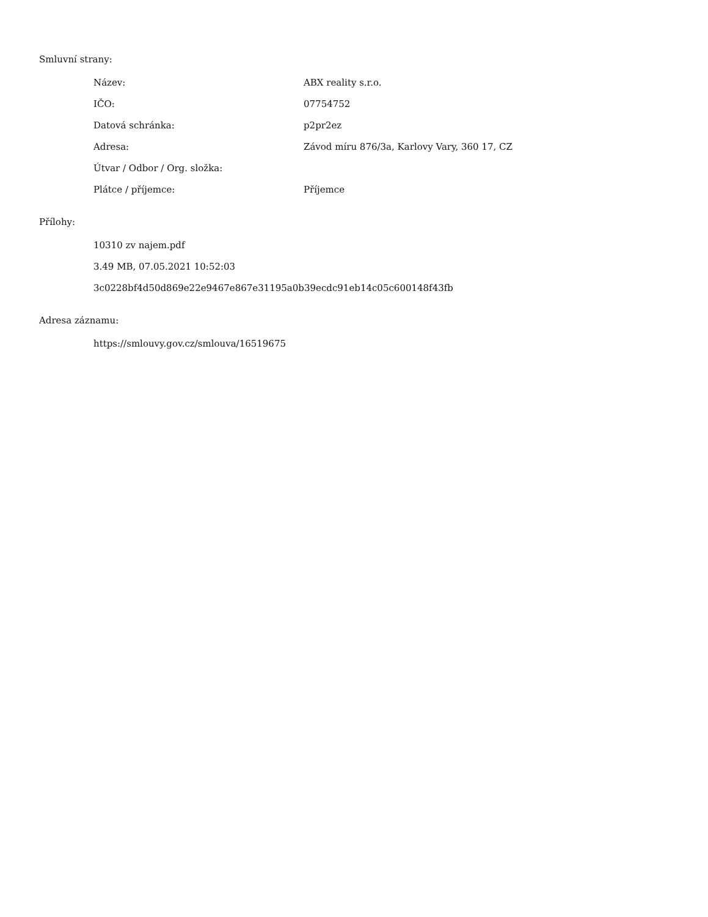Smluvní strany:
| Název: | ABX reality s.r.o. |
| IČO: | 07754752 |
| Datová schránka: | p2pr2ez |
| Adresa: | Závod míru 876/3a, Karlovy Vary, 360 17, CZ |
| Útvar / Odbor / Org. složka: | |
| Plátce / příjemce: | Příjemce |
Přílohy:
10310 zv najem.pdf
3.49 MB, 07.05.2021 10:52:03
3c0228bf4d50d869e22e9467e867e31195a0b39ecdc91eb14c05c600148f43fb
Adresa záznamu:
https://smlouvy.gov.cz/smlouva/16519675